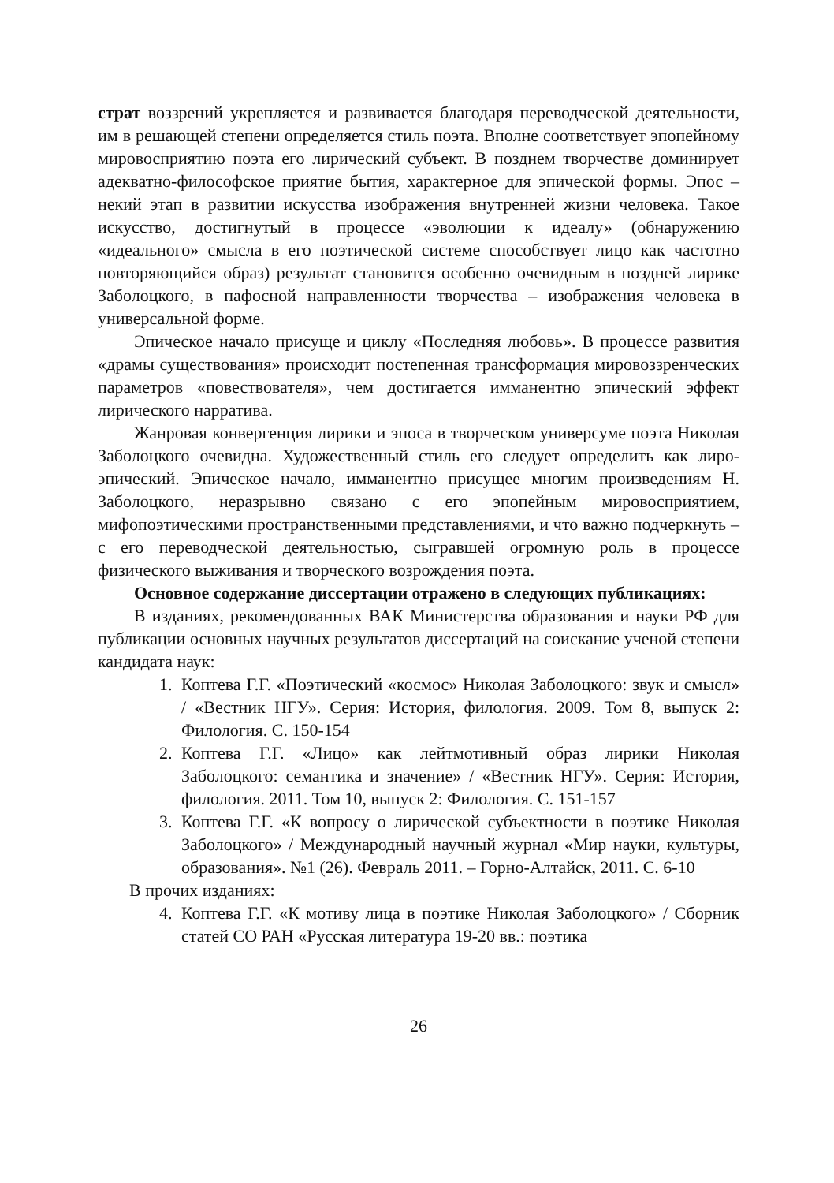страт воззрений укрепляется и развивается благодаря переводческой деятельности, им в решающей степени определяется стиль поэта. Вполне соответствует эпопейному мировосприятию поэта его лирический субъект. В позднем творчестве доминирует адекватно-философское приятие бытия, характерное для эпической формы. Эпос – некий этап в развитии искусства изображения внутренней жизни человека. Такое искусство, достигнутый в процессе «эволюции к идеалу» (обнаружению «идеального» смысла в его поэтической системе способствует лицо как частотно повторяющийся образ) результат становится особенно очевидным в поздней лирике Заболоцкого, в пафосной направленности творчества – изображения человека в универсальной форме.
Эпическое начало присуще и циклу «Последняя любовь». В процессе развития «драмы существования» происходит постепенная трансформация мировоззренческих параметров «повествователя», чем достигается имманентно эпический эффект лирического нарратива.
Жанровая конвергенция лирики и эпоса в творческом универсуме поэта Николая Заболоцкого очевидна. Художественный стиль его следует определить как лиро-эпический. Эпическое начало, имманентно присущее многим произведениям Н. Заболоцкого, неразрывно связано с его эпопейным мировосприятием, мифопоэтическими пространственными представлениями, и что важно подчеркнуть – с его переводческой деятельностью, сыгравшей огромную роль в процессе физического выживания и творческого возрождения поэта.
Основное содержание диссертации отражено в следующих публикациях:
В изданиях, рекомендованных ВАК Министерства образования и науки РФ для публикации основных научных результатов диссертаций на соискание ученой степени кандидата наук:
1. Коптева Г.Г. «Поэтический «космос» Николая Заболоцкого: звук и смысл» / «Вестник НГУ». Серия: История, филология. 2009. Том 8, выпуск 2: Филология. С. 150-154
2. Коптева Г.Г. «Лицо» как лейтмотивный образ лирики Николая Заболоцкого: семантика и значение» / «Вестник НГУ». Серия: История, филология. 2011. Том 10, выпуск 2: Филология. С. 151-157
3. Коптева Г.Г. «К вопросу о лирической субъектности в поэтике Николая Заболоцкого» / Международный научный журнал «Мир науки, культуры, образования». №1 (26). Февраль 2011. – Горно-Алтайск, 2011. С. 6-10
В прочих изданиях:
4. Коптева Г.Г. «К мотиву лица в поэтике Николая Заболоцкого» / Сборник статей СО РАН «Русская литература 19-20 вв.: поэтика
26